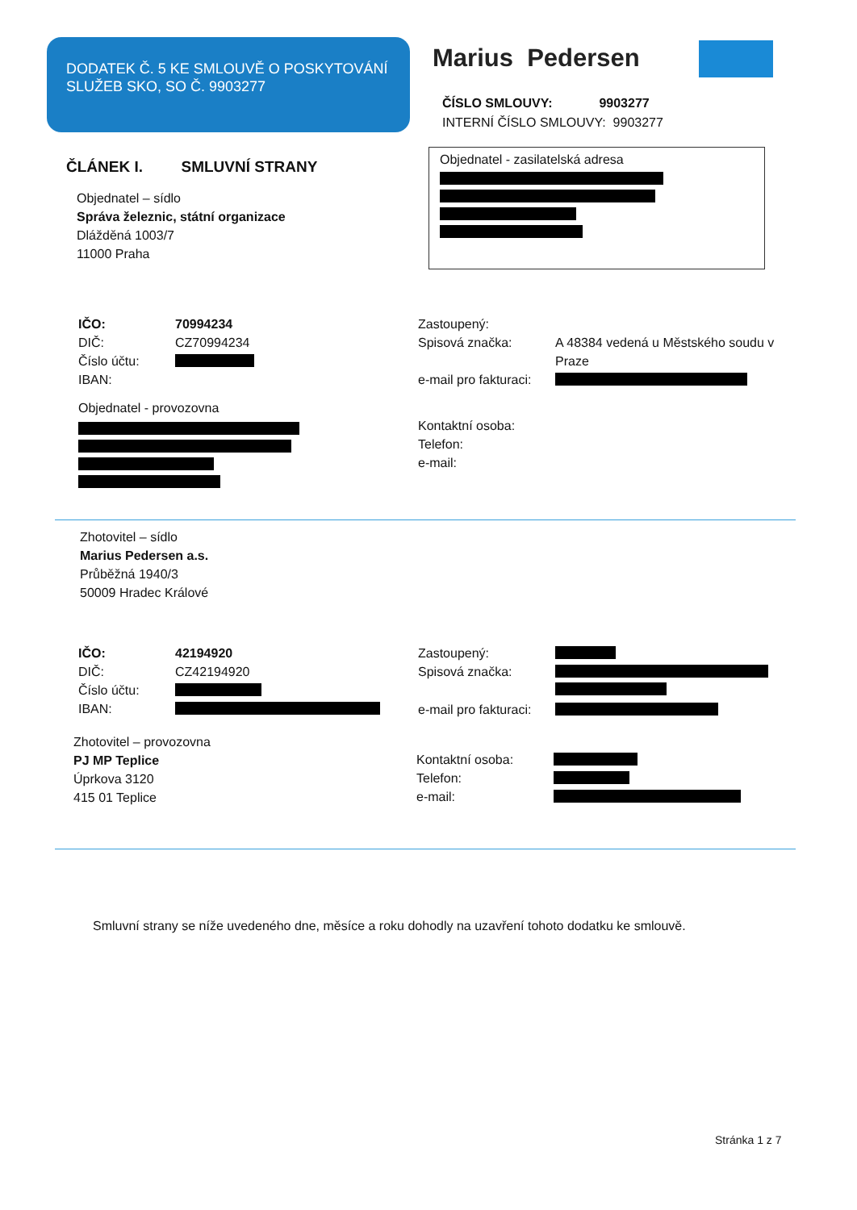DODATEK Č. 5 KE SMLOUVĚ O POSKYTOVÁNÍ SLUŽEB SKO, SO Č. 9903277
Marius Pedersen
ČÍSLO SMLOUVY: 9903277
INTERNÍ ČÍSLO SMLOUVY: 9903277
ČLÁNEK I. SMLUVNÍ STRANY
Objednatel - zasilatelská adresa
Objednatel – sídlo
Správa železnic, státní organizace
Dlážděná 1003/7
11000 Praha
| IČO: | 70994234 |
| DIČ: | CZ70994234 |
| Číslo účtu: | |
| IBAN: | |
Objednatel - provozovna
| Zastoupený: | |
| Spisová značka: | A 48384 vedená u Městského soudu v Praze |
| e-mail pro fakturaci: | |
Kontaktní osoba:
Telefon:
e-mail:
Zhotovitel – sídlo
Marius Pedersen a.s.
Průběžná 1940/3
50009 Hradec Králové
| IČO: | 42194920 |
| DIČ: | CZ42194920 |
| Číslo účtu: | |
| IBAN: | |
| Zastoupený: | |
| Spisová značka: | |
| e-mail pro fakturaci: | |
Zhotovitel – provozovna
PJ MP Teplice
Úprkova 3120
415 01 Teplice
| Kontaktní osoba: | |
| Telefon: | |
| e-mail: | |
Smluvní strany se níže uvedeného dne, měsíce a roku dohodly na uzavření tohoto dodatku ke smlouvě.
Stránka 1 z 7